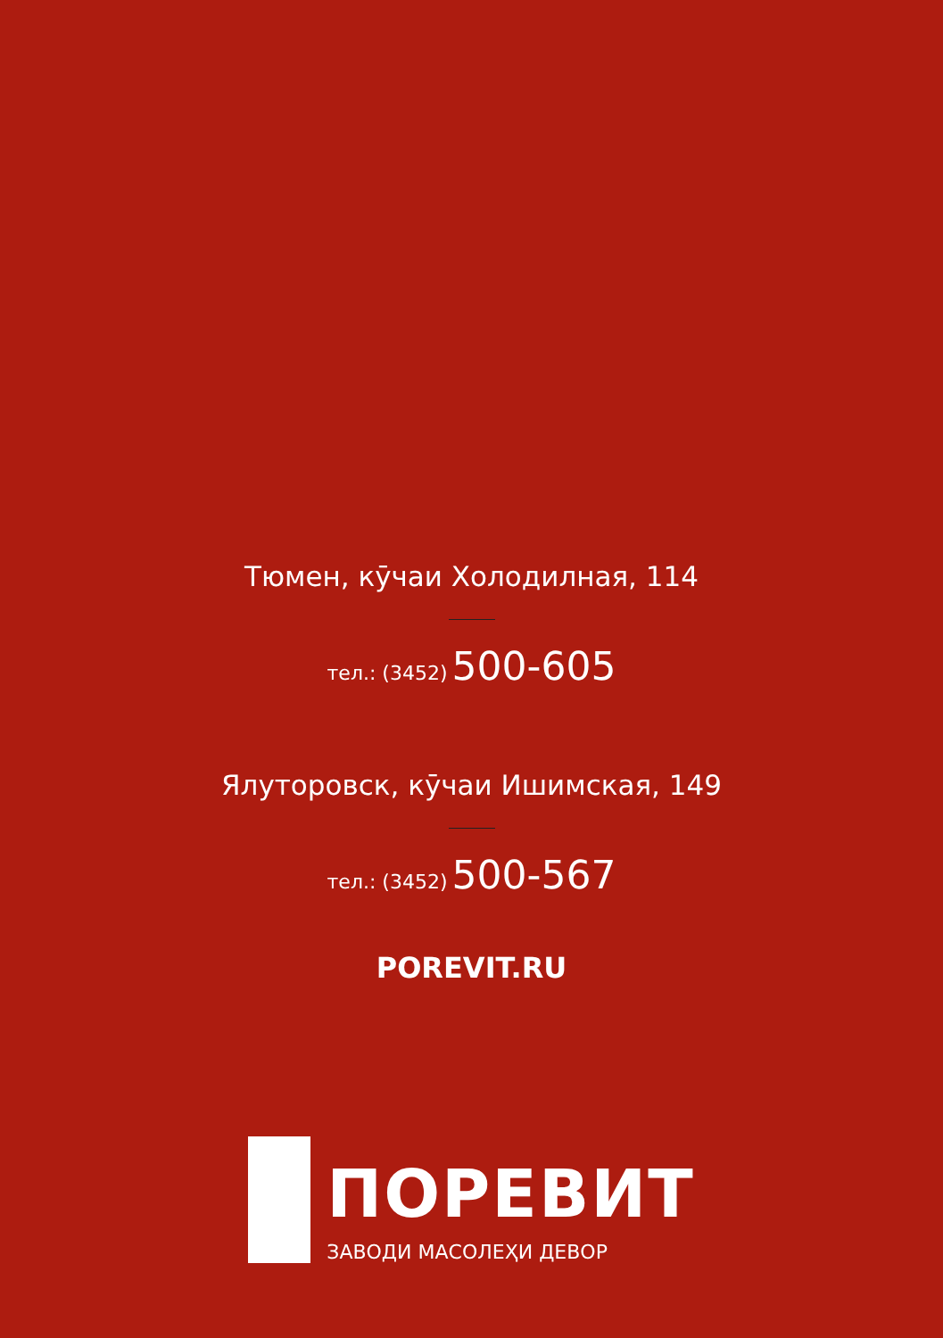Тюмен, кӯчаи Холодилная, 114
тел.: (3452) 500-605
Ялуторовск, кӯчаи Ишимская, 149
тел.: (3452) 500-567
POREVIT.RU
ПОРЕВИТ
ЗАВОДИ МАСОЛЕҲИ ДЕВОР